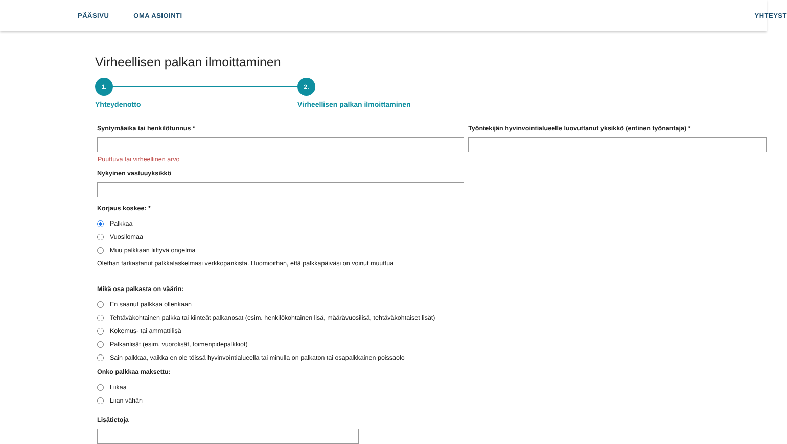PÄÄSIVU OMA ASIOINTI YHTEYST
Virheellisen palkan ilmoittaminen
1. 2.
Yhteydenotto Virheellisen palkan ilmoittaminen
Syntymäaika tai henkilötunnus *
Puuttuva tai virheellinen arvo
Nykyinen vastuuyksikkö
Työntekijän hyvinvointialueelle luovuttanut yksikkö (entinen työnantaja) *
Korjaus koskee: *
Palkkaa
Vuosilomaa
Muu palkkaan liittyvä ongelma
Olethan tarkastanut palkkalaskelmasi verkkopankista. Huomioithan, että palkkapäiväsi on voinut muuttua
Mikä osa palkasta on väärin:
En saanut palkkaa ollenkaan
Tehtäväkohtainen palkka tai kiinteät palkanosat (esim. henkilökohtainen lisä, määrävuosilisä, tehtäväkohtaiset lisät)
Kokemus- tai ammattilisä
Palkanlisät (esim. vuorolisät, toimenpidepalkkiot)
Sain palkkaa, vaikka en ole töissä hyvinvointialueella tai minulla on palkaton tai osapalkkainen poissaolo
Onko palkkaa maksettu:
Liikaa
Liian vähän
Lisätietoja